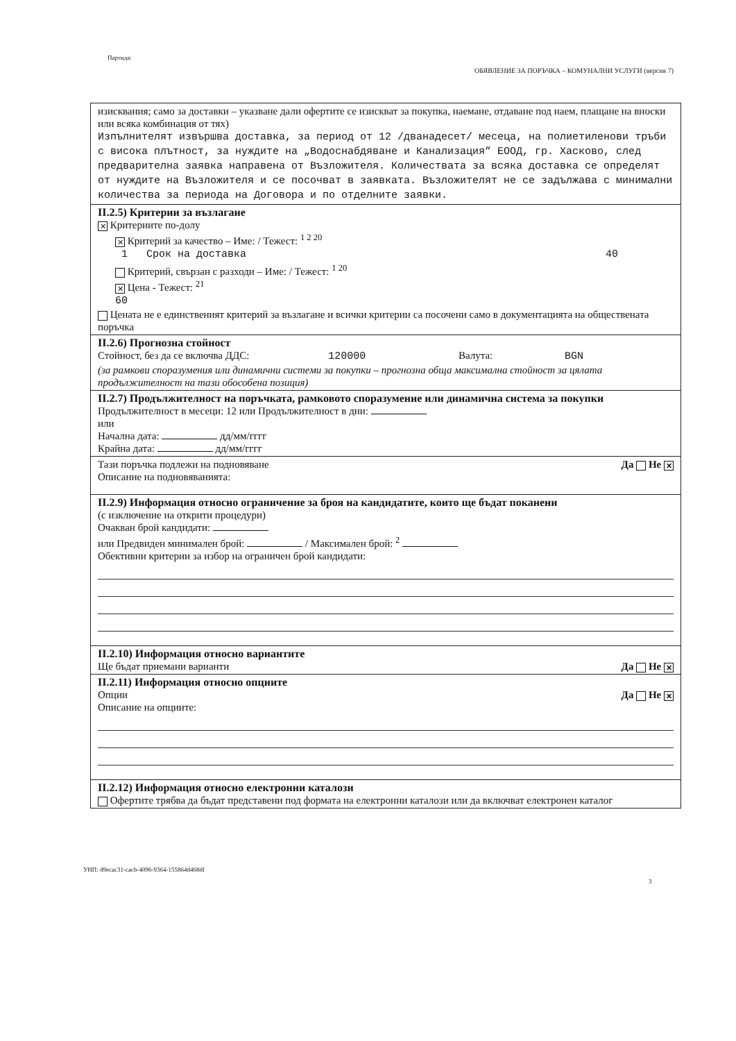Партида:
ОБЯВЛЕНИЕ ЗА ПОРЪЧКА – КОМУНАЛНИ УСЛУГИ (версия 7)
изисквания; само за доставки – указване дали офертите се изискват за покупка, наемане, отдаване под наем, плащане на вноски или всяка комбинация от тях)
Изпълнителят извършва доставка, за период от 12 /дванадесет/ месеца, на полиетиленови тръби с висока плътност, за нуждите на „Водоснабдяване и Канализация” ЕООД, гр. Хасково, след предварителна заявка направена от Възложителя. Количествата за всяка доставка се определят от нуждите на Възложителя и се посочват в заявката. Възложителят не се задължава с минимални количества за периода на Договора и по отделните заявки.
II.2.5) Критерии за възлагане
✕ Критериите по-долу
✕ Критерий за качество – Име: / Тежест: <sup>1 2 20</sup>
1 Срок на доставка 40
Критерий, свързан с разходи – Име: / Тежест: <sup>1 20</sup>
✕ Цена - Тежест: <sup>21</sup>
60
Цената не е единственият критерий за възлагане и всички критерии са посочени само в документацията на обществената поръчка
II.2.6) Прогнозна стойност
Стойност, без да се включва ДДС: 120000 Валута: BGN
(за рамкови споразумения или динамични системи за покупки – прогнозна обща максимална стойност за цялата продължителност на тази обособена позиция)
II.2.7) Продължителност на поръчката, рамковото споразумение или динамична система за покупки
Продължителност в месеци: 12 или Продължителност в дни:
или
Начална дата: дд/мм/гггг
Крайна дата: дд/мм/гггг
Тази поръчка подлежи на подновяване Да Не ✕
Описание на подновяванията:
II.2.9) Информация относно ограничение за броя на кандидатите, които ще бъдат поканени
(с изключение на открити процедури)
Очакван брой кандидати:
или Предвиден минимален брой: / Максимален брой: <sup>2</sup>
Обективни критерии за избор на ограничен брой кандидати:
II.2.10) Информация относно вариантите
Ще бъдат приемани варианти Да Не ✕
II.2.11) Информация относно опциите
Опции Да Не ✕
Описание на опциите:
II.2.12) Информация относно електронни каталози
Офертите трябва да бъдат представени под формата на електронни каталози или да включват електронен каталог
УНП: d9ecac31-cacb-4096-9364-155864d468df
3